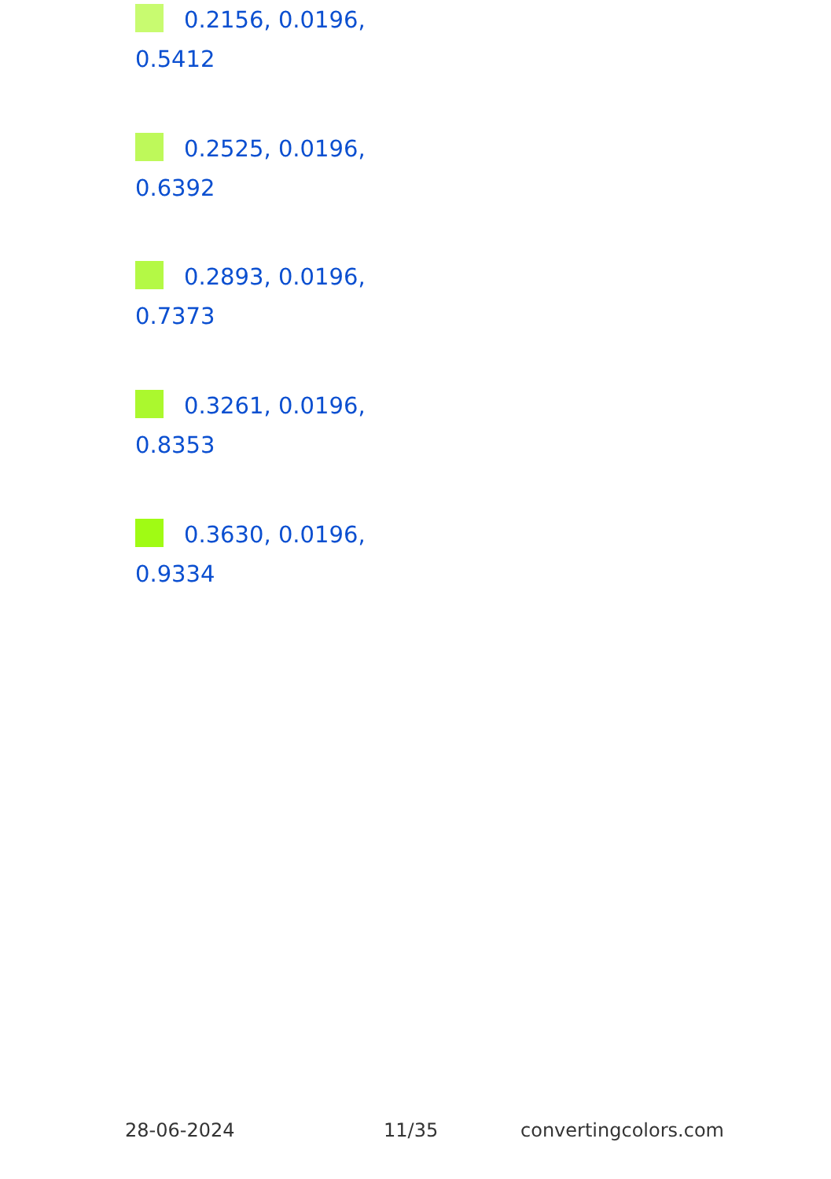0.2156, 0.0196, 0.5412
0.2525, 0.0196, 0.6392
0.2893, 0.0196, 0.7373
0.3261, 0.0196, 0.8353
0.3630, 0.0196, 0.9334
28-06-2024 11/35 convertingcolors.com